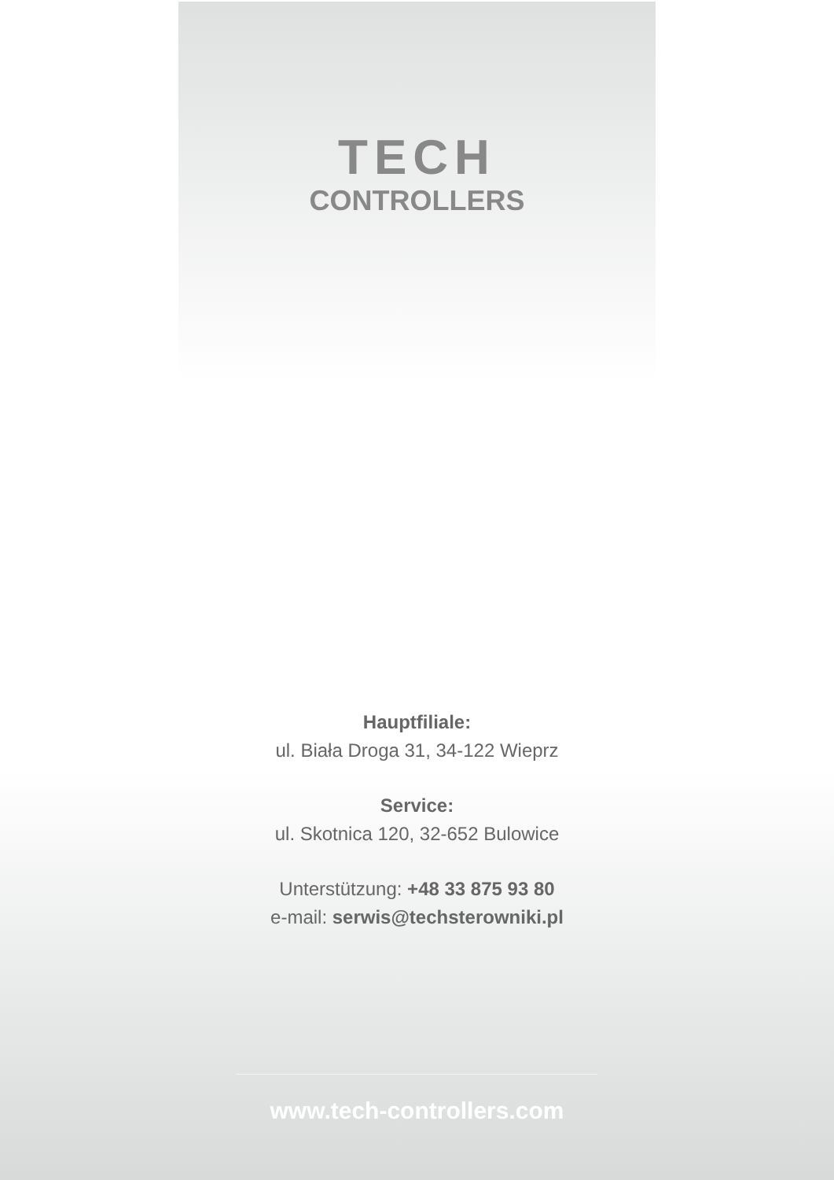TECH
CONTROLLERS
Hauptfiliale:
ul. Biała Droga 31, 34-122 Wieprz
Service:
ul. Skotnica 120, 32-652 Bulowice
Unterstützung: +48 33 875 93 80
e-mail: serwis@techsterowniki.pl
www.tech-controllers.com